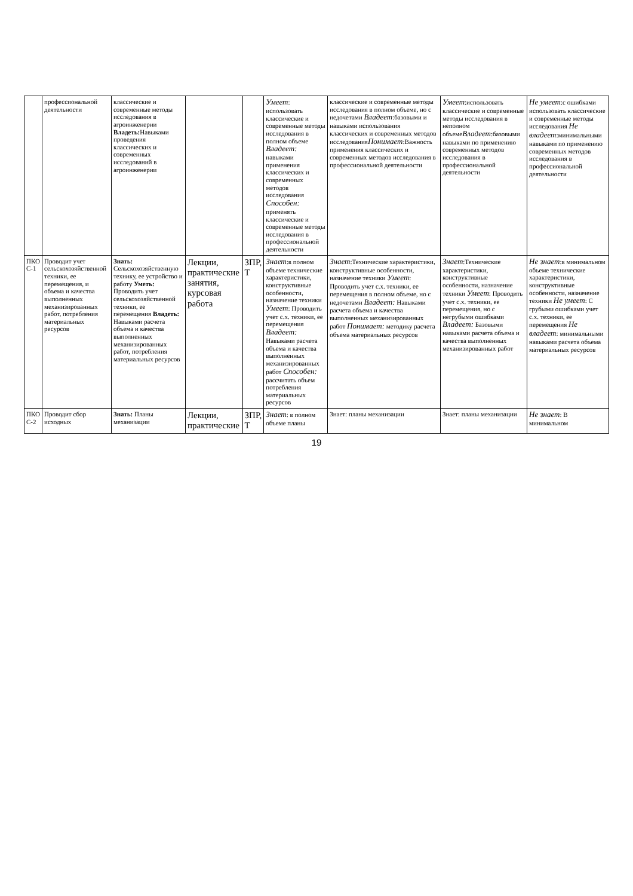| | профессиональной деятельности | классические и современные методы исследования в агроинженерии Владеть: Навыками проведения классических и современных исследований в агроинженерии | | | Умеет : использовать классические и современные методы исследования в полном объеме Владеет: навыками применения классических и современных методов исследования Способен: применять классические и современные методы исследования в профессиональной деятельности | классические и современные методы исследования в полном объеме, но с недочетами Владеет :базовыми и навыками использования классических и современных методов исследования Понимает :Важность применения классических и современных методов исследования в профессиональной деятельности | Умеет :использовать классические и современные методы исследования в неполном объеме Владеет :базовыми навыками по применению современных методов исследования в профессиональной деятельности | Не умеет :с ошибками использовать классические и современные методы исследования Не владеет :минимальными навыками по применению современных методов исследования в профессиональной деятельности |
| ПКО С-1 | Проводит учет сельскохозяйственной техники, ее перемещения, и объема и качества выполненных механизированных работ, потребления материальных ресурсов | Знать: Сельскохозяйственную технику, ее устройство и работу Уметь: Проводить учет сельскохозяйственной техники, ее перемещения Владеть: Навыками расчета объема и качества выполненных механизированных работ, потребления материальных ресурсов | Лекции, практические занятия, курсовая работа | ЗПР, Т | Знает :в полном объеме технические характеристики, конструктивные особенности, назначение техники Умеет : Проводить учет с.х. техники, ее перемещения Владеет: Навыками расчета объема и качества выполненных механизированных работ Способен: рассчитать объем потребления материальных ресурсов | Знает :Технические характеристики, конструктивные особенности, назначение техники Умеет : Проводить учет с.х. техники, ее перемещения в полном объеме, но с недочетами Владеет: Навыками расчета объема и качества выполненных механизированных работ Понимает: методику расчета объема материальных ресурсов | Знает :Технические характеристики, конструктивные особенности, назначение техники Умеет : Проводить учет с.х. техники, ее перемещения, но с негрубыми ошибками Владеет: Базовыми навыками расчета объема и качества выполненных механизированных работ | Не знает :в минимальном объеме технические характеристики, конструктивные особенности, назначение техники Не умеет : С грубыми ошибками учет с.х. техники, ее перемещения Не владеет : минимальными навыками расчета объема материальных ресурсов |
| ПКО С-2 | Проводит сбор исходных | Знать: Планы механизации | Лекции, практические | ЗПР, Т | Знает : в полном объеме планы | Знает: планы механизации | Знает: планы механизации | Не знает : В минимальном |
19